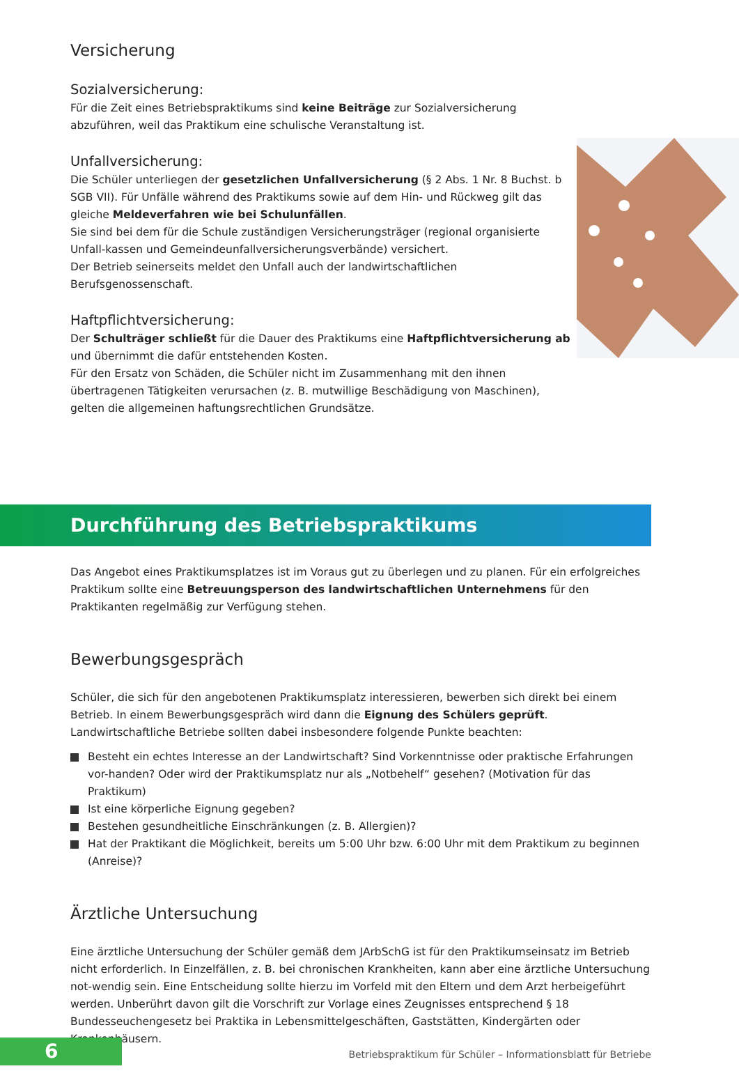Versicherung
Sozialversicherung:
Für die Zeit eines Betriebspraktikums sind keine Beiträge zur Sozialversicherung abzuführen, weil das Praktikum eine schulische Veranstaltung ist.
Unfallversicherung:
Die Schüler unterliegen der gesetzlichen Unfallversicherung (§ 2 Abs. 1 Nr. 8 Buchst. b SGB VII). Für Unfälle während des Praktikums sowie auf dem Hin- und Rückweg gilt das gleiche Meldeverfahren wie bei Schulunfällen.
Sie sind bei dem für die Schule zuständigen Versicherungsträger (regional organisierte Unfall-kassen und Gemeindeunfallversicherungsverbände) versichert.
Der Betrieb seinerseits meldet den Unfall auch der landwirtschaftlichen Berufsgenossenschaft.
Haftpflichtversicherung:
Der Schulträger schließt für die Dauer des Praktikums eine Haftpflichtversicherung ab und übernimmt die dafür entstehenden Kosten.
Für den Ersatz von Schäden, die Schüler nicht im Zusammenhang mit den ihnen übertragenen Tätigkeiten verursachen (z. B. mutwillige Beschädigung von Maschinen), gelten die allgemeinen haftungsrechtlichen Grundsätze.
Durchführung des Betriebspraktikums
Das Angebot eines Praktikumsplatzes ist im Voraus gut zu überlegen und zu planen. Für ein erfolgreiches Praktikum sollte eine Betreuungsperson des landwirtschaftlichen Unternehmens für den Praktikanten regelmäßig zur Verfügung stehen.
Bewerbungsgespräch
Schüler, die sich für den angebotenen Praktikumsplatz interessieren, bewerben sich direkt bei einem Betrieb. In einem Bewerbungsgespräch wird dann die Eignung des Schülers geprüft. Landwirtschaftliche Betriebe sollten dabei insbesondere folgende Punkte beachten:
Besteht ein echtes Interesse an der Landwirtschaft? Sind Vorkenntnisse oder praktische Erfahrungen vor-handen? Oder wird der Praktikumsplatz nur als „Notbehelf“ gesehen? (Motivation für das Praktikum)
Ist eine körperliche Eignung gegeben?
Bestehen gesundheitliche Einschränkungen (z. B. Allergien)?
Hat der Praktikant die Möglichkeit, bereits um 5:00 Uhr bzw. 6:00 Uhr mit dem Praktikum zu beginnen (Anreise)?
Ärztliche Untersuchung
Eine ärztliche Untersuchung der Schüler gemäß dem JArbSchG ist für den Praktikumseinsatz im Betrieb nicht erforderlich. In Einzelfällen, z. B. bei chronischen Krankheiten, kann aber eine ärztliche Untersuchung not-wendig sein. Eine Entscheidung sollte hierzu im Vorfeld mit den Eltern und dem Arzt herbeigeführt werden. Unberührt davon gilt die Vorschrift zur Vorlage eines Zeugnisses entsprechend § 18 Bundesseuchengesetz bei Praktika in Lebensmittelgeschäften, Gaststätten, Kindergärten oder Krankenhäusern.
6
Betriebspraktikum für Schüler – Informationsblatt für Betriebe